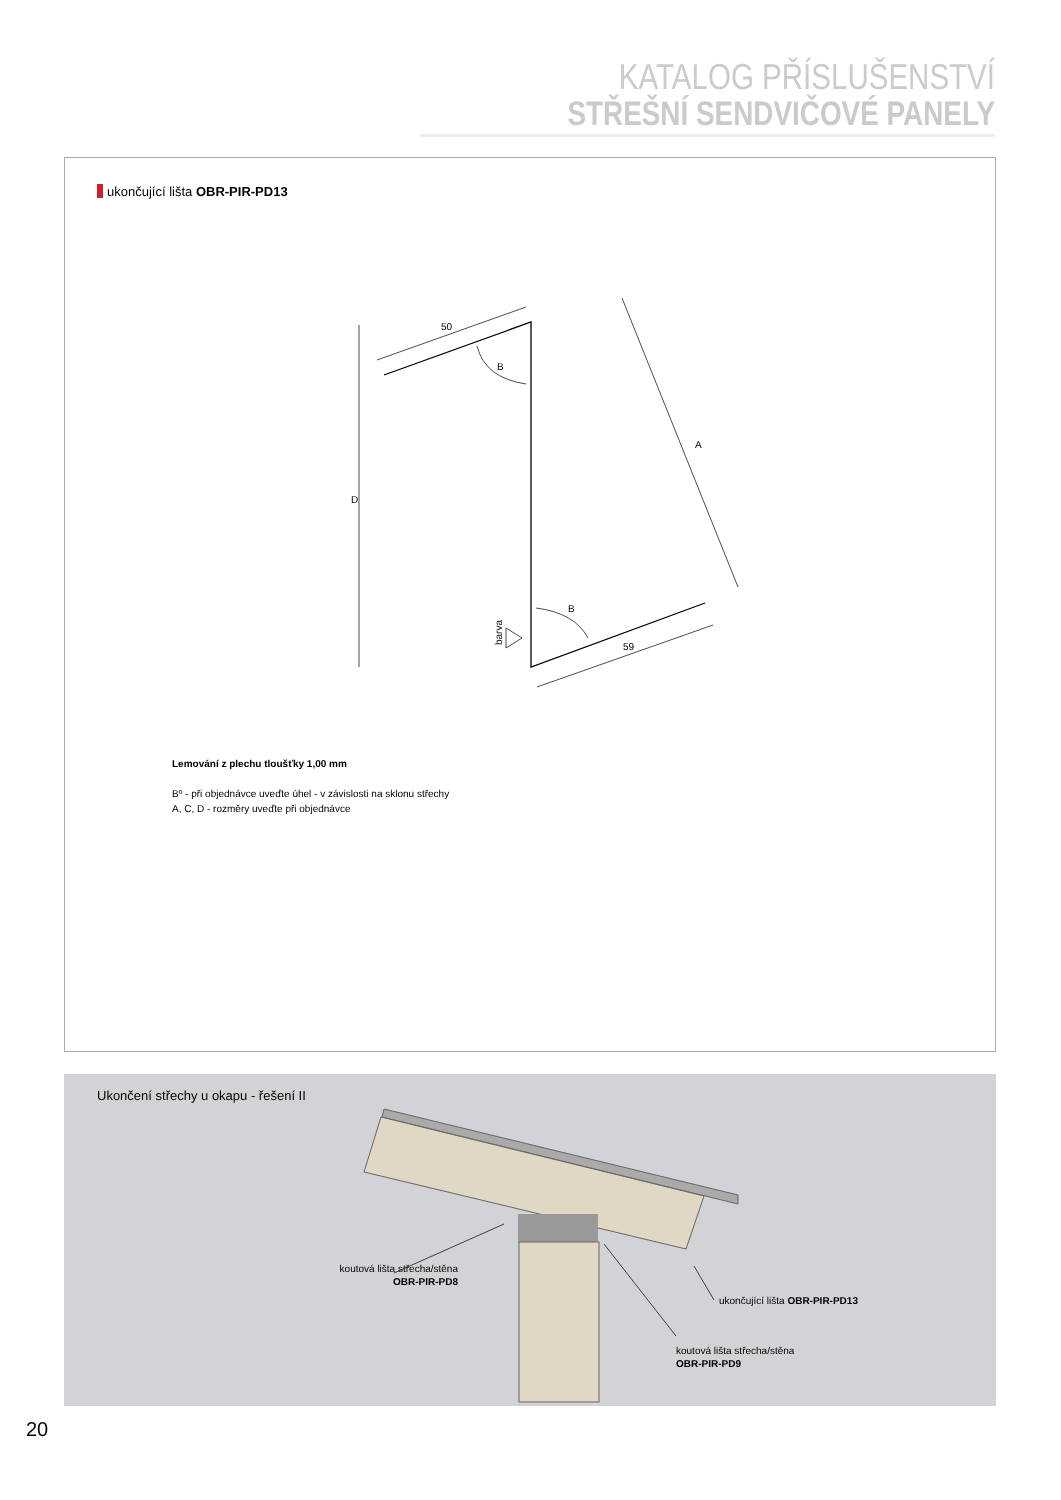KATALOG PŘÍSLUŠENSTVÍ
STŘEŠNÍ SENDVIČOVÉ PANELY
ukončující lišta OBR-PIR-PD13
50
59
D
A
B
B
barva
Lemování z plechu tloušťky 1,00 mm
Bº - při objednávce uveďte úhel - v závislosti na sklonu střechy
A, C, D - rozměry uveďte při objednávce
Ukončení střechy u okapu - řešení II
koutová lišta střecha/stěna
OBR-PIR-PD8
ukončující lišta OBR-PIR-PD13
koutová lišta střecha/stěna
OBR-PIR-PD9
20